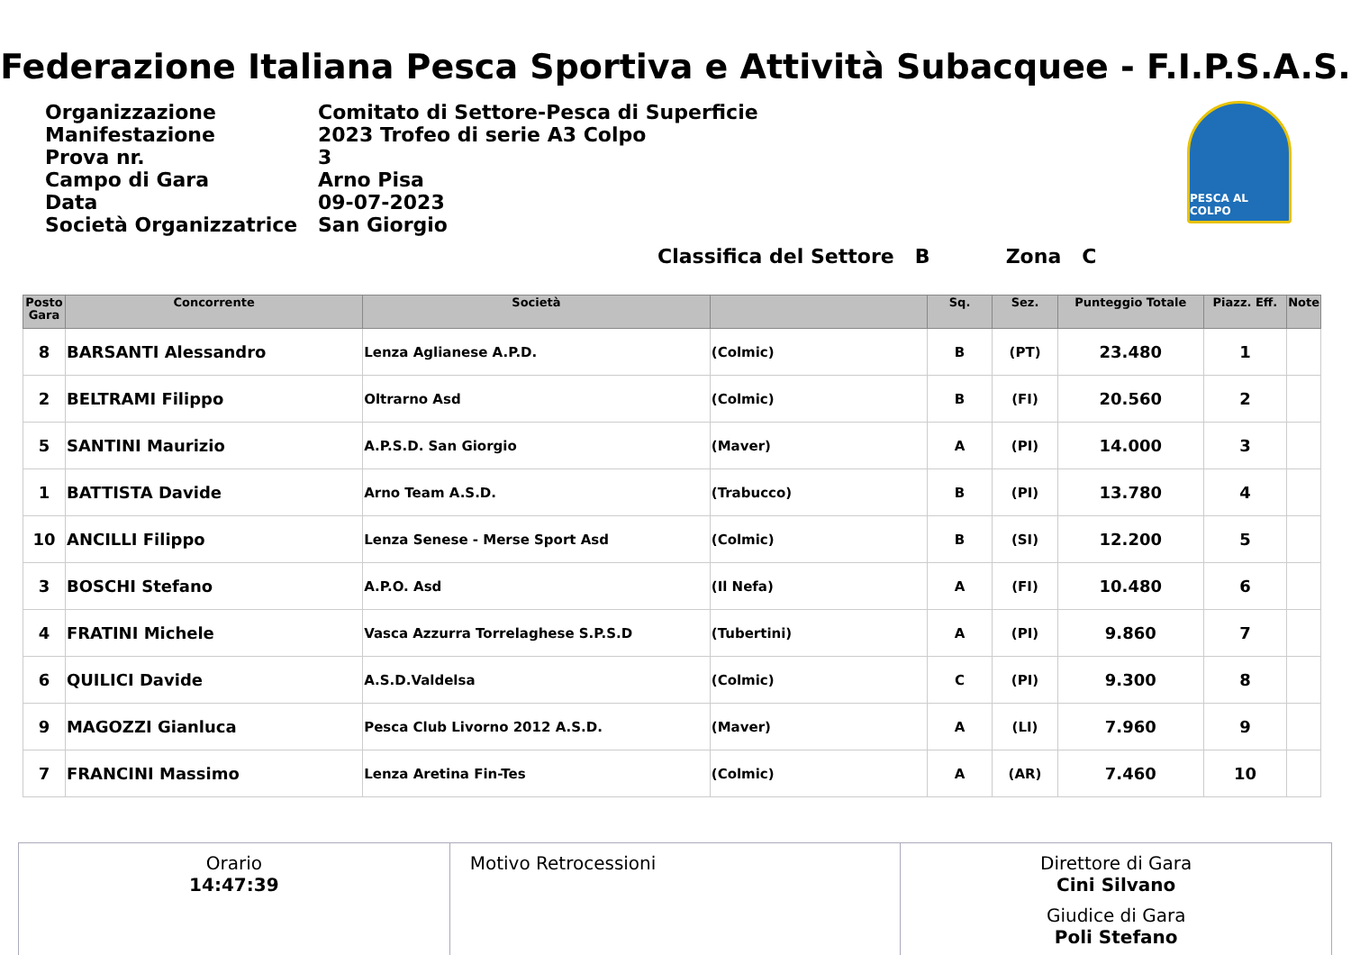Federazione Italiana Pesca Sportiva e Attività Subacquee - F.I.P.S.A.S.
| Organizzazione | Comitato di Settore-Pesca di Superficie |
| Manifestazione | 2023 Trofeo di serie A3 Colpo |
| Prova nr. | 3 |
| Campo di Gara | Arno Pisa |
| Data | 09-07-2023 |
| Società Organizzatrice | San Giorgio |
PESCA AL COLPO
Classifica del Settore B Zona C
| Posto Gara | Concorrente | Società | | Sq. | Sez. | Punteggio Totale | Piazz. Eff. | Note |
| --- | --- | --- | --- | --- | --- | --- | --- | --- |
| 8 | BARSANTI Alessandro | Lenza Aglianese A.P.D. | (Colmic) | B | (PT) | 23.480 | 1 | |
| 2 | BELTRAMI Filippo | Oltrarno Asd | (Colmic) | B | (FI) | 20.560 | 2 | |
| 5 | SANTINI Maurizio | A.P.S.D. San Giorgio | (Maver) | A | (PI) | 14.000 | 3 | |
| 1 | BATTISTA Davide | Arno Team A.S.D. | (Trabucco) | B | (PI) | 13.780 | 4 | |
| 10 | ANCILLI Filippo | Lenza Senese - Merse Sport Asd | (Colmic) | B | (SI) | 12.200 | 5 | |
| 3 | BOSCHI Stefano | A.P.O. Asd | (Il Nefa) | A | (FI) | 10.480 | 6 | |
| 4 | FRATINI Michele | Vasca Azzurra Torrelaghese S.P.S.D | (Tubertini) | A | (PI) | 9.860 | 7 | |
| 6 | QUILICI Davide | A.S.D.Valdelsa | (Colmic) | C | (PI) | 9.300 | 8 | |
| 9 | MAGOZZI Gianluca | Pesca Club Livorno 2012 A.S.D. | (Maver) | A | (LI) | 7.960 | 9 | |
| 7 | FRANCINI Massimo | Lenza Aretina Fin-Tes | (Colmic) | A | (AR) | 7.460 | 10 | |
Orario
14:47:39
Motivo Retrocessioni Direttore di Gara
Cini Silvano
Giudice di Gara
Poli Stefano